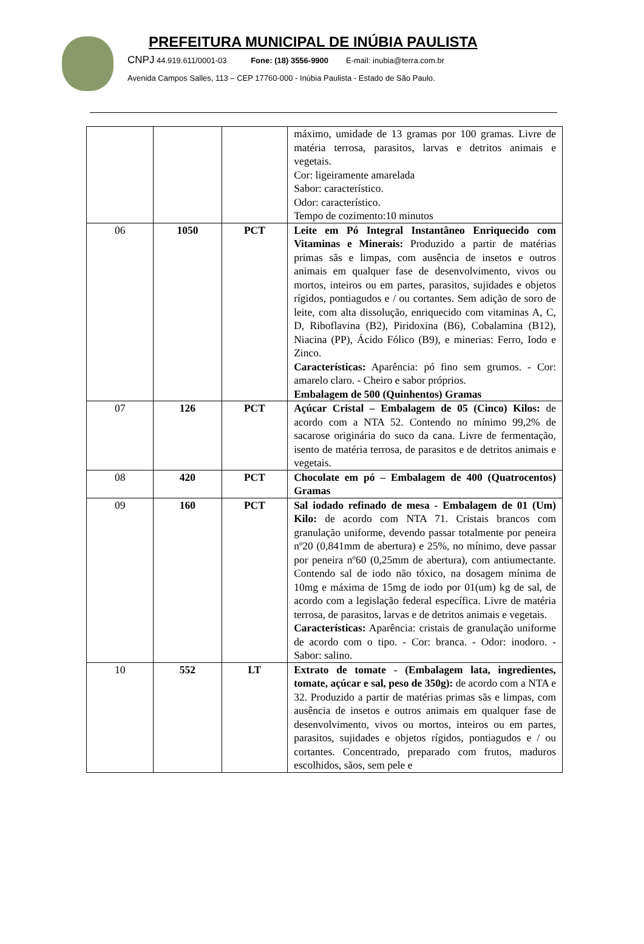PREFEITURA MUNICIPAL DE INÚBIA PAULISTA
CNPJ 44.919.611/0001-03 Fone: (18) 3556-9900 E-mail: inubia@terra.com.br
Avenida Campos Salles, 113 – CEP 17760-000 - Inúbia Paulista - Estado de São Paulo.
| | | | máximo, umidade de 13 gramas por 100 gramas. Livre de matéria terrosa, parasitos, larvas e detritos animais e vegetais. Cor: ligeiramente amarelada Sabor: característico. Odor: característico. Tempo de cozimento:10 minutos |
| 06 | 1050 | PCT | Leite em Pó Integral Instantâneo Enriquecido com Vitaminas e Minerais: Produzido a partir de matérias primas sãs e limpas, com ausência de insetos e outros animais em qualquer fase de desenvolvimento, vivos ou mortos, inteiros ou em partes, parasitos, sujidades e objetos rígidos, pontiagudos e / ou cortantes. Sem adição de soro de leite, com alta dissolução, enriquecido com vitaminas A, C, D, Riboflavina (B2), Piridoxina (B6), Cobalamina (B12), Niacina (PP), Ácido Fólico (B9), e minerias: Ferro, Iodo e Zinco. Características: Aparência: pó fino sem grumos. - Cor: amarelo claro. - Cheiro e sabor próprios. Embalagem de 500 (Quinhentos) Gramas |
| 07 | 126 | PCT | Açúcar Cristal – Embalagem de 05 (Cinco) Kilos: de acordo com a NTA 52. Contendo no mínimo 99,2% de sacarose originária do suco da cana. Livre de fermentação, isento de matéria terrosa, de parasitos e de detritos animais e vegetais. |
| 08 | 420 | PCT | Chocolate em pó – Embalagem de 400 (Quatrocentos) Gramas |
| 09 | 160 | PCT | Sal iodado refinado de mesa - Embalagem de 01 (Um) Kilo: de acordo com NTA 71. Cristais brancos com granulação uniforme, devendo passar totalmente por peneira nº20 (0,841mm de abertura) e 25%, no mínimo, deve passar por peneira nº60 (0,25mm de abertura), com antiumectante. Contendo sal de iodo não tóxico, na dosagem mínima de 10mg e máxima de 15mg de iodo por 01(um) kg de sal, de acordo com a legislação federal específica. Livre de matéria terrosa, de parasitos, larvas e de detritos animais e vegetais. Características: Aparência: cristais de granulação uniforme de acordo com o tipo. - Cor: branca. - Odor: inodoro. - Sabor: salino. |
| 10 | 552 | LT | Extrato de tomate - (Embalagem lata, ingredientes, tomate, açúcar e sal, peso de 350g): de acordo com a NTA e 32. Produzido a partir de matérias primas sãs e limpas, com ausência de insetos e outros animais em qualquer fase de desenvolvimento, vivos ou mortos, inteiros ou em partes, parasitos, sujidades e objetos rígidos, pontiagudos e / ou cortantes. Concentrado, preparado com frutos, maduros escolhidos, sãos, sem pele e |